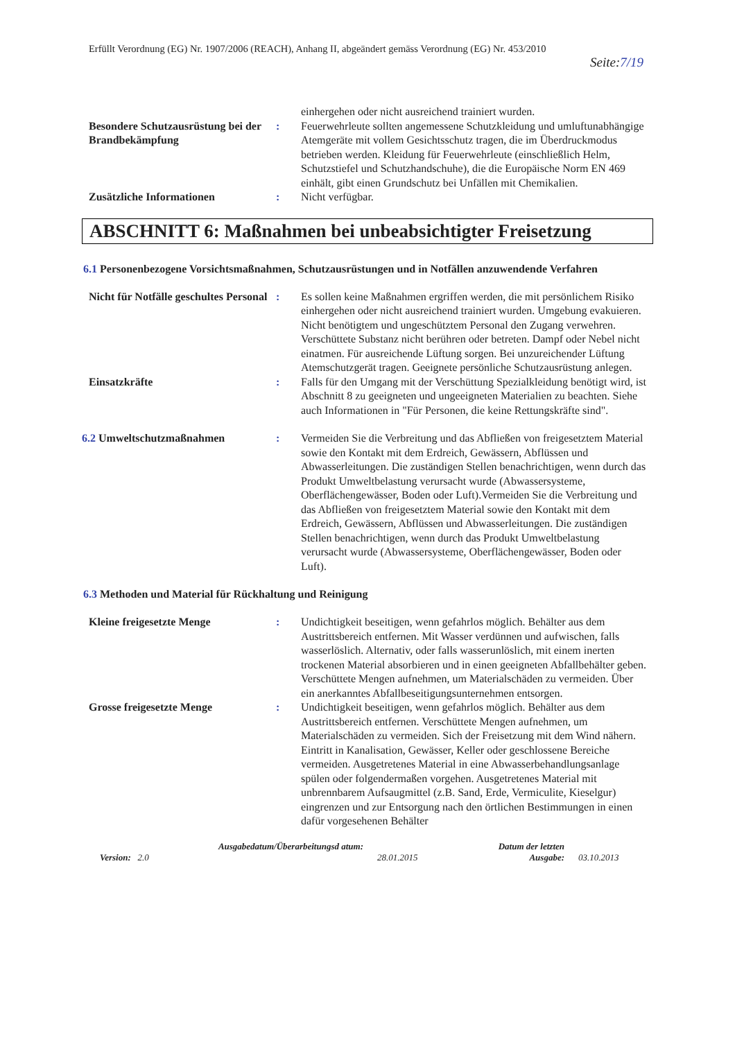Erfüllt Verordnung (EG) Nr. 1907/2006 (REACH), Anhang II, abgeändert gemäss Verordnung (EG) Nr. 453/2010
Seite:7/19
einhergehen oder nicht ausreichend trainiert wurden.
Besondere Schutzausrüstung bei der Brandbekämpfung
: Feuerwehrleute sollten angemessene Schutzkleidung und umluftunabhängige Atemgeräte mit vollem Gesichtsschutz tragen, die im Überdruckmodus betrieben werden. Kleidung für Feuerwehrleute (einschließlich Helm, Schutzstiefel und Schutzhandschuhe), die die Europäische Norm EN 469 einhält, gibt einen Grundschutz bei Unfällen mit Chemikalien.
Zusätzliche Informationen : Nicht verfügbar.
ABSCHNITT 6: Maßnahmen bei unbeabsichtigter Freisetzung
6.1 Personenbezogene Vorsichtsmaßnahmen, Schutzausrüstungen und in Notfällen anzuwendende Verfahren
Nicht für Notfälle geschultes Personal
: Es sollen keine Maßnahmen ergriffen werden, die mit persönlichem Risiko einhergehen oder nicht ausreichend trainiert wurden. Umgebung evakuieren. Nicht benötigtem und ungeschütztem Personal den Zugang verwehren. Verschüttete Substanz nicht berühren oder betreten. Dampf oder Nebel nicht einatmen. Für ausreichende Lüftung sorgen. Bei unzureichender Lüftung Atemschutzgerät tragen. Geeignete persönliche Schutzausrüstung anlegen.
Einsatzkräfte : Falls für den Umgang mit der Verschüttung Spezialkleidung benötigt wird, ist Abschnitt 8 zu geeigneten und ungeeigneten Materialien zu beachten. Siehe auch Informationen in "Für Personen, die keine Rettungskräfte sind".
6.2 Umweltschutzmaßnahmen : Vermeiden Sie die Verbreitung und das Abfließen von freigesetztem Material sowie den Kontakt mit dem Erdreich, Gewässern, Abflüssen und Abwasserleitungen. Die zuständigen Stellen benachrichtigen, wenn durch das Produkt Umweltbelastung verursacht wurde (Abwassersysteme, Oberflächengewässer, Boden oder Luft).Vermeiden Sie die Verbreitung und das Abfließen von freigesetztem Material sowie den Kontakt mit dem Erdreich, Gewässern, Abflüssen und Abwasserleitungen. Die zuständigen Stellen benachrichtigen, wenn durch das Produkt Umweltbelastung verursacht wurde (Abwassersysteme, Oberflächengewässer, Boden oder Luft).
6.3 Methoden und Material für Rückhaltung und Reinigung
Kleine freigesetzte Menge : Undichtigkeit beseitigen, wenn gefahrlos möglich. Behälter aus dem Austrittsbereich entfernen. Mit Wasser verdünnen und aufwischen, falls wasserlöslich. Alternativ, oder falls wasserunlöslich, mit einem inerten trockenen Material absorbieren und in einen geeigneten Abfallbehälter geben. Verschüttete Mengen aufnehmen, um Materialschäden zu vermeiden. Über ein anerkanntes Abfallbeseitigungsunternehmen entsorgen.
Grosse freigesetzte Menge : Undichtigkeit beseitigen, wenn gefahrlos möglich. Behälter aus dem Austrittsbereich entfernen. Verschüttete Mengen aufnehmen, um Materialschäden zu vermeiden. Sich der Freisetzung mit dem Wind nähern. Eintritt in Kanalisation, Gewässer, Keller oder geschlossene Bereiche vermeiden. Ausgetretenes Material in eine Abwasserbehandlungsanlage spülen oder folgendermaßen vorgehen. Ausgetretenes Material mit unbrennbarem Aufsaugmittel (z.B. Sand, Erde, Vermiculite, Kieselgur) eingrenzen und zur Entsorgung nach den örtlichen Bestimmungen in einen dafür vorgesehenen Behälter
Version: 2.0
Ausgabedatum/Überarbeitungsd atum:
28.01.2015
Datum der letzten Ausgabe:
03.10.2013